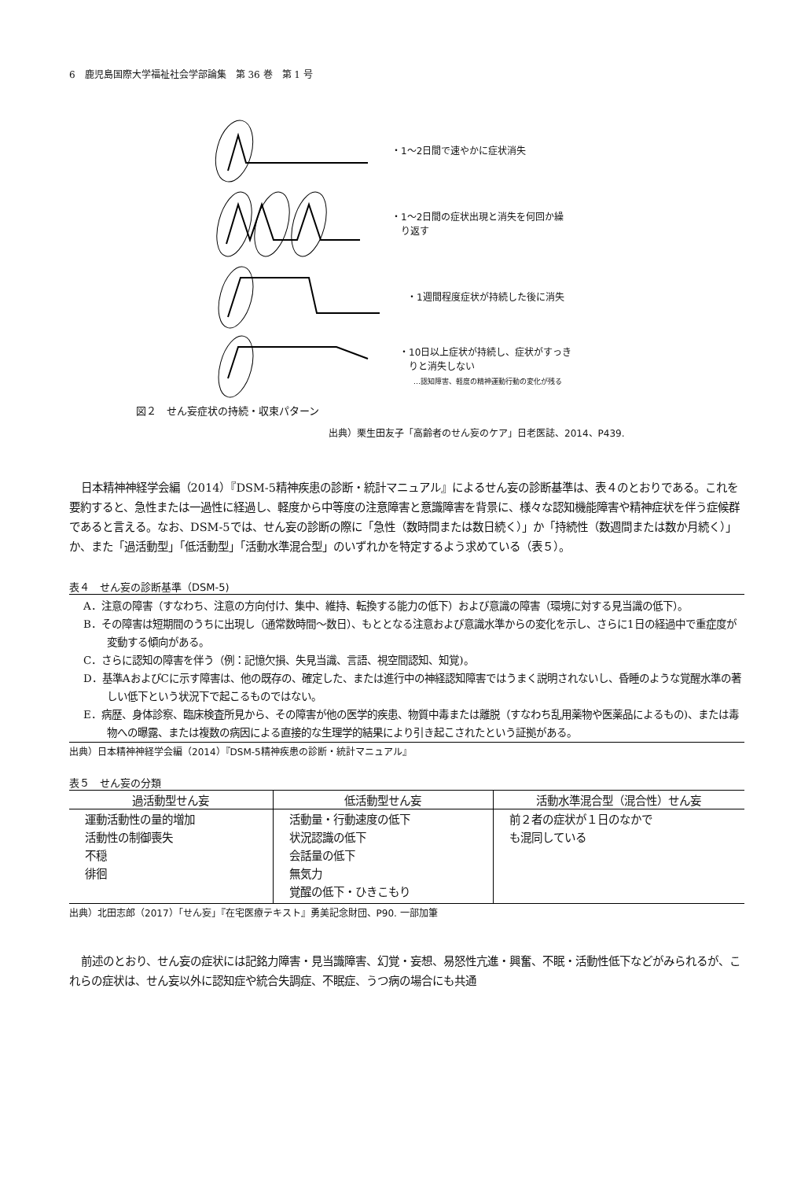6　鹿児島国際大学福祉社会学部論集　第 36 巻　第 1 号
・1～2日間で速やかに症状消失
・1～2日間の症状出現と消失を何回か繰
　り返す
・1週間程度症状が持続した後に消失
・10日以上症状が持続し、症状がすっき
　りと消失しない
…認知障害、軽度の精神運動行動の変化が残る
図２　せん妄症状の持続・収束パターン
出典）栗生田友子「高齢者のせん妄のケア」日老医誌、2014、P439.
日本精神神経学会編（2014）『DSM-5精神疾患の診断・統計マニュアル』によるせん妄の診断基準は、表４のとおりである。これを要約すると、急性または一過性に経過し、軽度から中等度の注意障害と意識障害を背景に、様々な認知機能障害や精神症状を伴う症候群であると言える。なお、DSM-5では、せん妄の診断の際に「急性（数時間または数日続く）」か「持続性（数週間または数か月続く）」か、また「過活動型」「低活動型」「活動水準混合型」のいずれかを特定するよう求めている（表５）。
表４　せん妄の診断基準（DSM-5)
A．注意の障害（すなわち、注意の方向付け、集中、維持、転換する能力の低下）および意識の障害（環境に対する見当識の低下）。
B．その障害は短期間のうちに出現し（通常数時間～数日）、もととなる注意および意識水準からの変化を示し、さらに1日の経過中で重症度が変動する傾向がある。
C．さらに認知の障害を伴う（例：記憶欠損、失見当識、言語、視空間認知、知覚)。
D．基準AおよびCに示す障害は、他の既存の、確定した、または進行中の神経認知障害ではうまく説明されないし、昏睡のような覚醒水準の著しい低下という状況下で起こるものではない。
E．病歴、身体診察、臨床検査所見から、その障害が他の医学的疾患、物質中毒または離脱（すなわち乱用薬物や医薬品によるもの)、または毒物への曝露、または複数の病因による直接的な生理学的結果により引き起こされたという証拠がある。
出典）日本精神神経学会編（2014）『DSM-5精神疾患の診断・統計マニュアル』
表５　せん妄の分類
| 過活動型せん妄 | 低活動型せん妄 | 活動水準混合型（混合性）せん妄 |
| --- | --- | --- |
| 運動活動性の量的増加 活動性の制御喪失 不穏 徘徊 | 活動量・行動速度の低下 状況認識の低下 会話量の低下 無気力 覚醒の低下・ひきこもり | 前２者の症状が１日のなかで も混同している |
出典）北田志郎（2017）「せん妄」『在宅医療テキスト』勇美記念財団、P90. 一部加筆
前述のとおり、せん妄の症状には記銘力障害・見当識障害、幻覚・妄想、易怒性亢進・興奮、不眠・活動性低下などがみられるが、これらの症状は、せん妄以外に認知症や統合失調症、不眠症、うつ病の場合にも共通